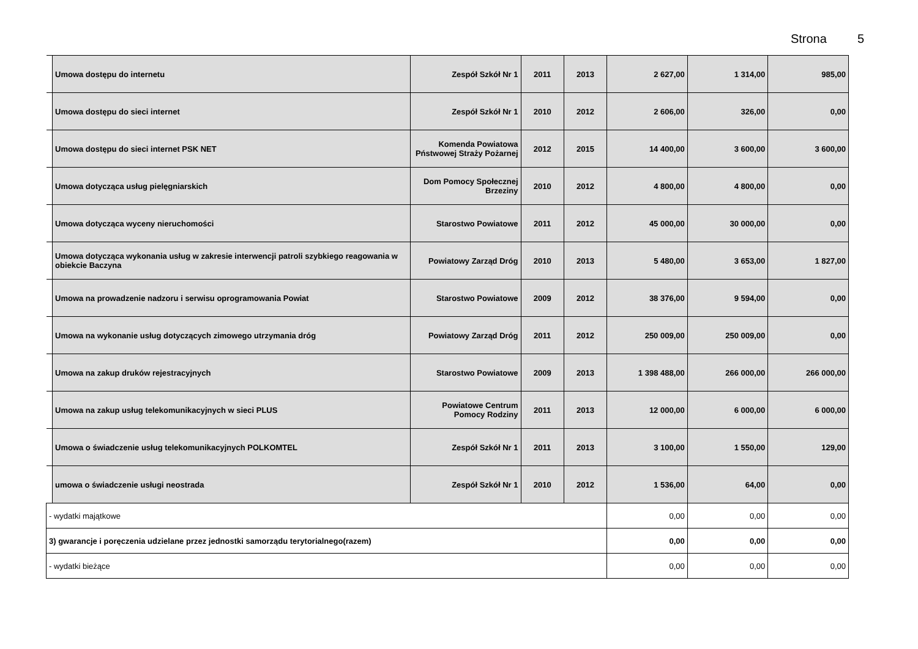Strona 5
| | Umowa dostępu do internetu | Zespół Szkół Nr 1 | 2011 | 2013 | 2 627,00 | 1 314,00 | 985,00 |
| | Umowa dostępu do sieci internet | Zespół Szkół Nr 1 | 2010 | 2012 | 2 606,00 | 326,00 | 0,00 |
| | Umowa dostępu do sieci internet PSK NET | Komenda Powiatowa Pństwowej Straży Pożarnej | 2012 | 2015 | 14 400,00 | 3 600,00 | 3 600,00 |
| | Umowa dotycząca usług pielęgniarskich | Dom Pomocy Społecznej Brzeziny | 2010 | 2012 | 4 800,00 | 4 800,00 | 0,00 |
| | Umowa dotycząca wyceny nieruchomości | Starostwo Powiatowe | 2011 | 2012 | 45 000,00 | 30 000,00 | 0,00 |
| | Umowa dotycząca wykonania usług w zakresie interwencji patroli szybkiego reagowania w obiekcie Baczyna | Powiatowy Zarząd Dróg | 2010 | 2013 | 5 480,00 | 3 653,00 | 1 827,00 |
| | Umowa na prowadzenie nadzoru i serwisu oprogramowania Powiat | Starostwo Powiatowe | 2009 | 2012 | 38 376,00 | 9 594,00 | 0,00 |
| | Umowa na wykonanie usług dotyczących zimowego utrzymania dróg | Powiatowy Zarząd Dróg | 2011 | 2012 | 250 009,00 | 250 009,00 | 0,00 |
| | Umowa na zakup druków rejestracyjnych | Starostwo Powiatowe | 2009 | 2013 | 1 398 488,00 | 266 000,00 | 266 000,00 |
| | Umowa na zakup usług telekomunikacyjnych w sieci PLUS | Powiatowe Centrum Pomocy Rodziny | 2011 | 2013 | 12 000,00 | 6 000,00 | 6 000,00 |
| | Umowa o świadczenie usług telekomunikacyjnych POLKOMTEL | Zespół Szkół Nr 1 | 2011 | 2013 | 3 100,00 | 1 550,00 | 129,00 |
| | umowa o świadczenie usługi neostrada | Zespół Szkół Nr 1 | 2010 | 2012 | 1 536,00 | 64,00 | 0,00 |
| - wydatki majątkowe | | | | | 0,00 | 0,00 | 0,00 |
| 3) gwarancje i poręczenia udzielane przez jednostki samorządu terytorialnego(razem) | | | | | 0,00 | 0,00 | 0,00 |
| - wydatki bieżące | | | | | 0,00 | 0,00 | 0,00 |